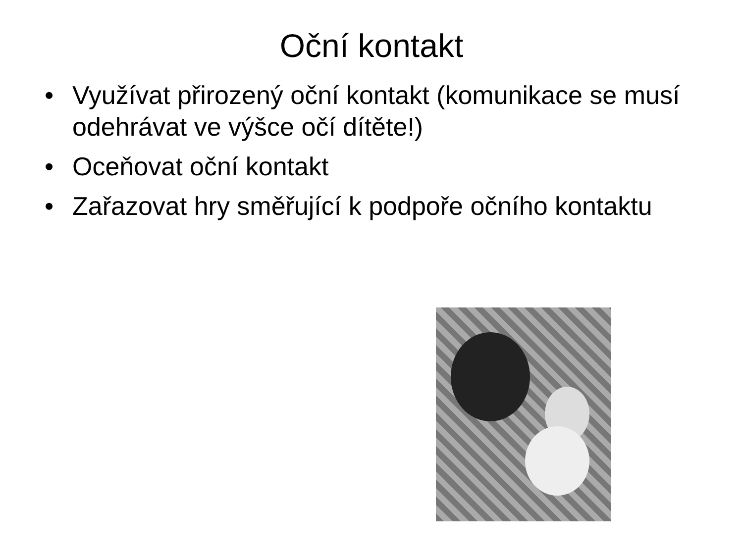Oční kontakt
• Využívat přirozený oční kontakt (komunikace se musí odehrávat ve výšce očí dítěte!)
• Oceňovat oční kontakt
• Zařazovat hry směřující k podpoře očního kontaktu